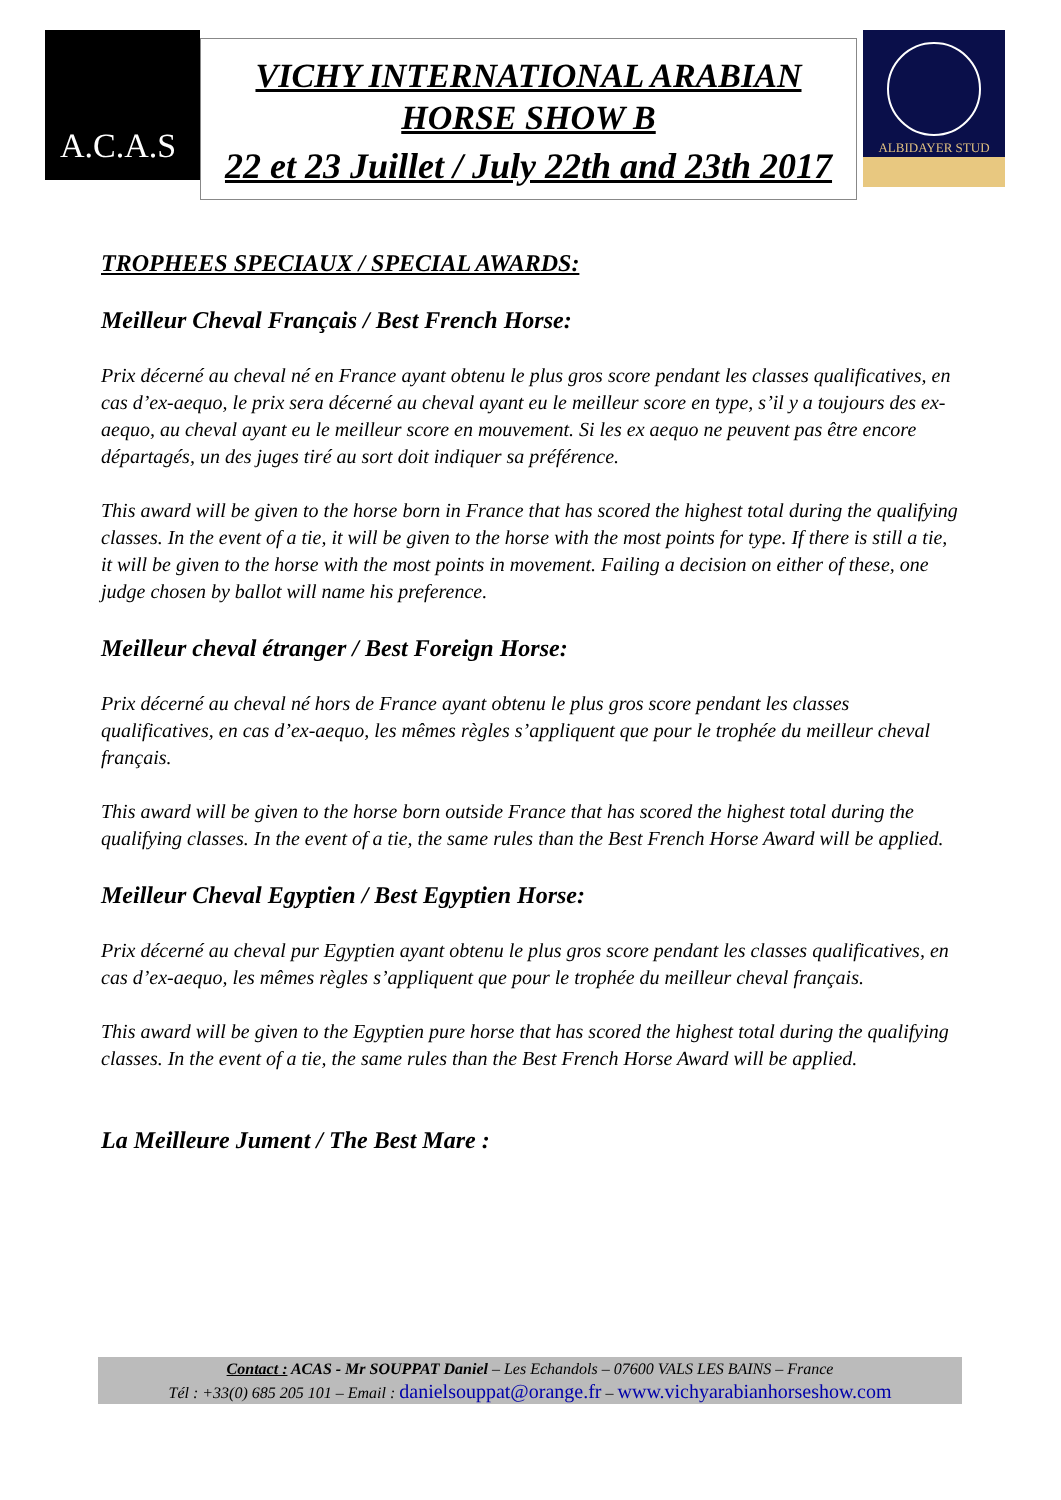A.C.A.S
VICHY INTERNATIONAL ARABIAN
HORSE SHOW B
22 et 23 Juillet / July 22th and 23th 2017
ALBIDAYER STUD
TROPHEES SPECIAUX / SPECIAL AWARDS:
Meilleur Cheval Français / Best French Horse:
Prix décerné au cheval né en France ayant obtenu le plus gros score pendant les classes qualificatives, en cas d’ex-aequo, le prix sera décerné au cheval ayant eu le meilleur score en type, s’il y a toujours des ex-aequo, au cheval ayant eu le meilleur score en mouvement. Si les ex aequo ne peuvent pas être encore départagés, un des juges tiré au sort doit indiquer sa préférence.
This award will be given to the horse born in France that has scored the highest total during the qualifying classes. In the event of a tie, it will be given to the horse with the most points for type. If there is still a tie, it will be given to the horse with the most points in movement. Failing a decision on either of these, one judge chosen by ballot will name his preference.
Meilleur cheval étranger / Best Foreign Horse:
Prix décerné au cheval né hors de France ayant obtenu le plus gros score pendant les classes qualificatives, en cas d’ex-aequo, les mêmes règles s’appliquent que pour le trophée du meilleur cheval français.
This award will be given to the horse born outside France that has scored the highest total during the qualifying classes. In the event of a tie, the same rules than the Best French Horse Award will be applied.
Meilleur Cheval Egyptien / Best Egyptien Horse:
Prix décerné au cheval pur Egyptien ayant obtenu le plus gros score pendant les classes qualificatives, en cas d’ex-aequo, les mêmes règles s’appliquent que pour le trophée du meilleur cheval français.
This award will be given to the Egyptien pure horse that has scored the highest total during the qualifying classes. In the event of a tie, the same rules than the Best French Horse Award will be applied.
La Meilleure Jument / The Best Mare :
Contact : ACAS - Mr SOUPPAT Daniel – Les Echandols – 07600 VALS LES BAINS – France
Tél : +33(0) 685 205 101 – Email : danielsouppat@orange.fr – www.vichyarabianhorseshow.com